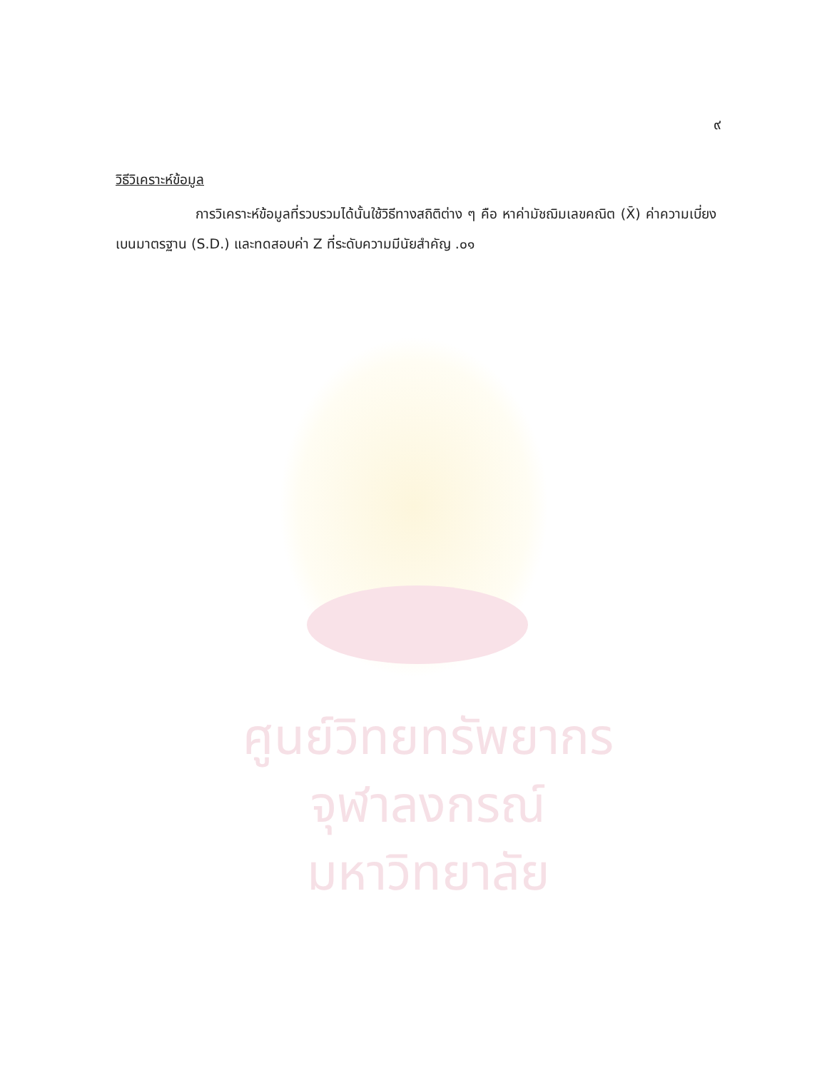ศูนย์วิทยทรัพยากร
จุฬาลงกรณ์มหาวิทยาลัย
๙
วิธีวิเคราะห์ข้อมูล
การวิเคราะห์ข้อมูลที่รวบรวมได้นั้นใช้วิธีทางสถิติต่าง ๆ คือ หาค่ามัชฌิมเลขคณิต (X̄) ค่าความเบี่ยงเบนมาตรฐาน (S.D.) และทดสอบค่า Z ที่ระดับความมีนัยสำคัญ .๐๑